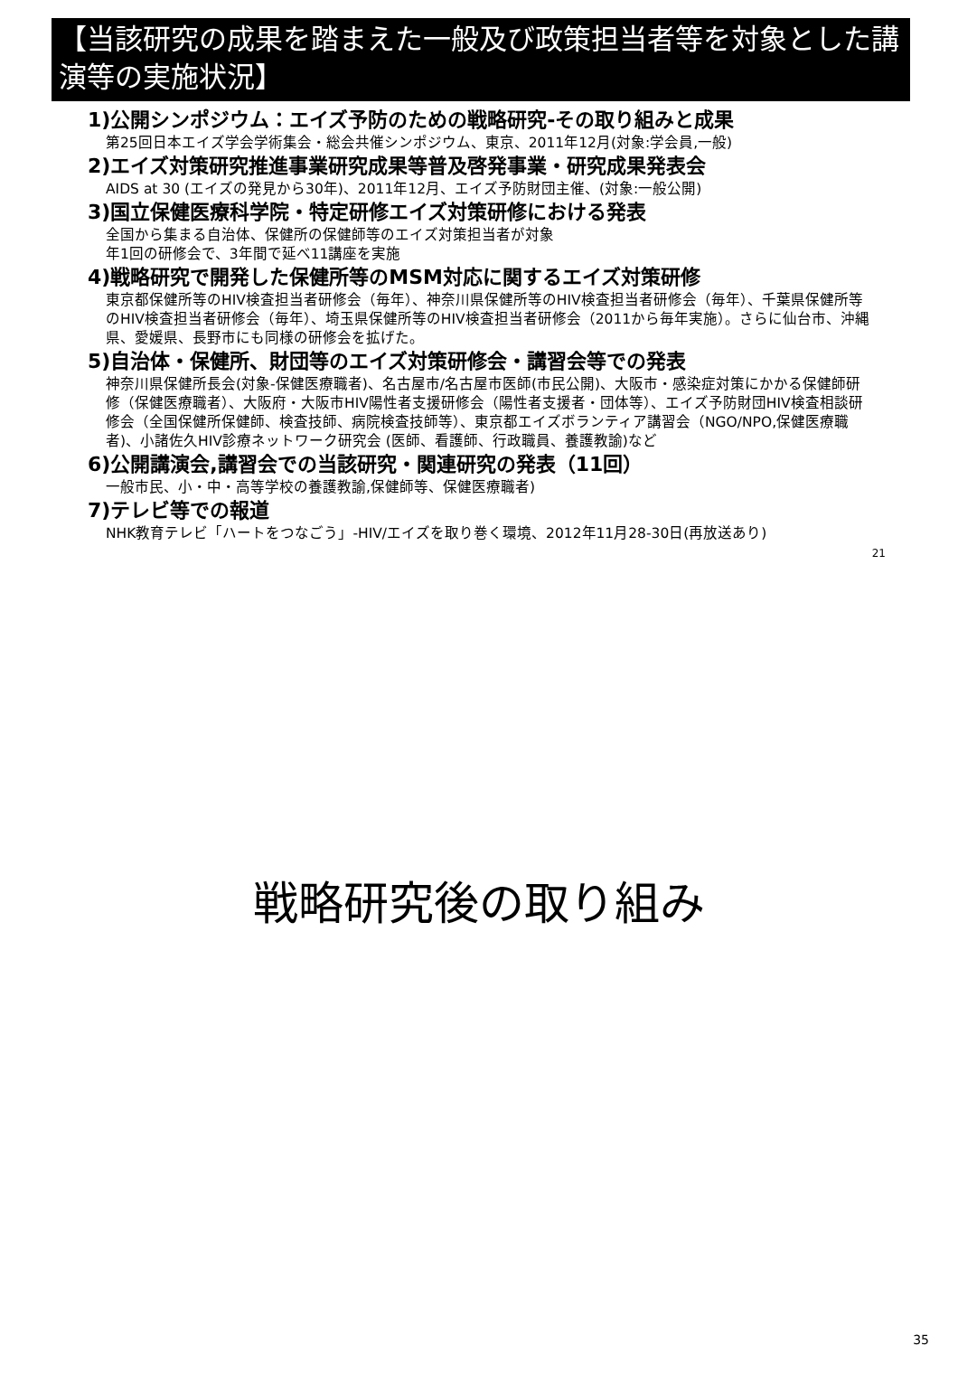【当該研究の成果を踏まえた一般及び政策担当者等を対象とした講演等の実施状況】
1)公開シンポジウム：エイズ予防のための戦略研究-その取り組みと成果
第25回日本エイズ学会学術集会・総会共催シンポジウム、東京、2011年12月(対象:学会員,一般)
2)エイズ対策研究推進事業研究成果等普及啓発事業・研究成果発表会
AIDS at 30 (エイズの発見から30年)、2011年12月、エイズ予防財団主催、(対象:一般公開)
3)国立保健医療科学院・特定研修エイズ対策研修における発表
全国から集まる自治体、保健所の保健師等のエイズ対策担当者が対象
年1回の研修会で、3年間で延べ11講座を実施
4)戦略研究で開発した保健所等のMSM対応に関するエイズ対策研修
東京都保健所等のHIV検査担当者研修会（毎年）、神奈川県保健所等のHIV検査担当者研修会（毎年）、千葉県保健所等のHIV検査担当者研修会（毎年）、埼玉県保健所等のHIV検査担当者研修会（2011から毎年実施）。さらに仙台市、沖縄県、愛媛県、長野市にも同様の研修会を拡げた。
5)自治体・保健所、財団等のエイズ対策研修会・講習会等での発表
神奈川県保健所長会(対象-保健医療職者)、名古屋市/名古屋市医師(市民公開)、大阪市・感染症対策にかかる保健師研修（保健医療職者）、大阪府・大阪市HIV陽性者支援研修会（陽性者支援者・団体等）、エイズ予防財団HIV検査相談研修会（全国保健所保健師、検査技師、病院検査技師等）、東京都エイズボランティア講習会（NGO/NPO,保健医療職者)、小諸佐久HIV診療ネットワーク研究会 (医師、看護師、行政職員、養護教諭)など
6)公開講演会,講習会での当該研究・関連研究の発表（11回）
一般市民、小・中・高等学校の養護教諭,保健師等、保健医療職者)
7)テレビ等での報道
NHK教育テレビ「ハートをつなごう」-HIV/エイズを取り巻く環境、2012年11月28-30日(再放送あり)
21
戦略研究後の取り組み
35